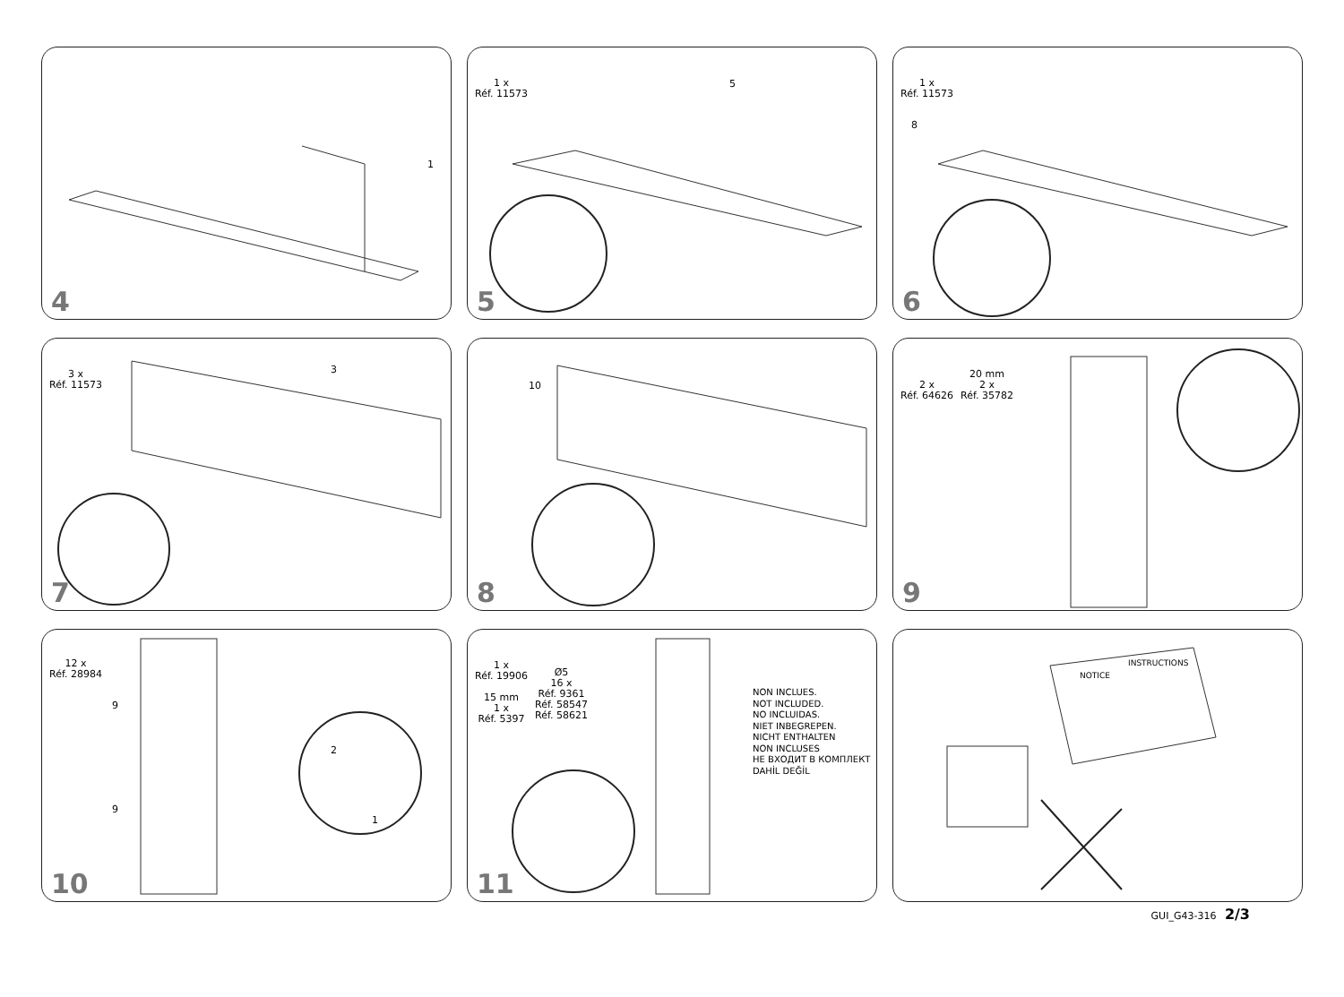1
4
1 x
Réf. 11573
5
5
1 x
Réf. 11573
8
6
3 x
Réf. 11573
3
7
10
8
2 x
Réf. 64626
20 mm
2 x
Réf. 35782
9
12 x
Réf. 28984
9
9
2
1
10
1 x
Réf. 19906
15 mm
1 x
Réf. 5397
Ø5
16 x
Réf. 9361
Réf. 58547
Réf. 58621
NON INCLUES.
NOT INCLUDED.
NO INCLUIDAS.
NIET INBEGREPEN.
NICHT ENTHALTEN
NON INCLUSES
НЕ ВХОДИТ В КОМПЛЕКТ
DAHİL DEĞİL
11
NOTICE
INSTRUCTIONS
GUI_G43-316 2/3